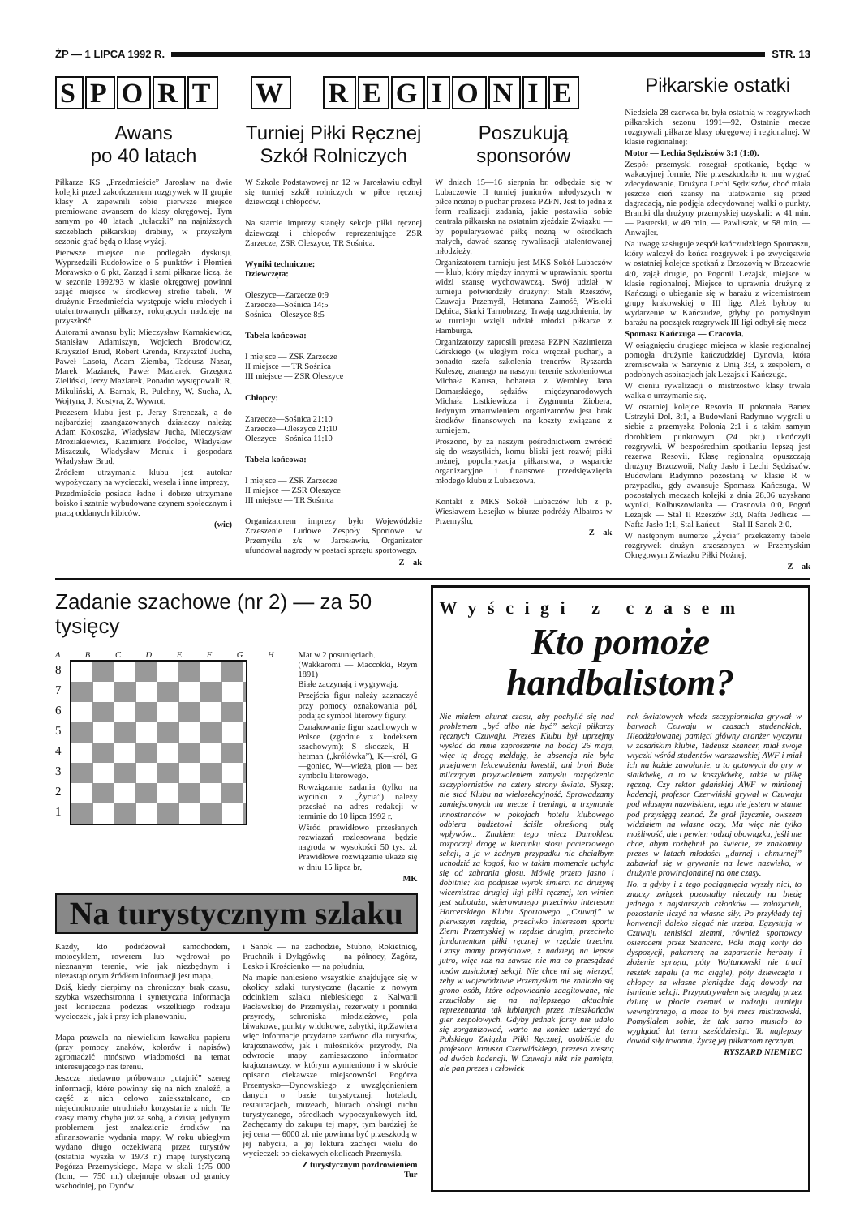ŻP — 1 LIPCA 1992 R. STR. 13
SPORT W REGIONIE
Awans
po 40 latach
Piłkarze KS „Przedmieście” Jarosław na dwie kolejki przed zakończeniem rozgrywek w II grupie klasy A zapewnili sobie pierwsze miejsce premiowane awansem do klasy okręgowej. Tym samym po 40 latach „tułaczki” na najniższych szczeblach piłkarskiej drabiny, w przyszłym sezonie grać będą o klasę wyżej.
Pierwsze miejsce nie podlegało dyskusji. Wyprzedzili Rudołowice o 5 punktów i Płomień Morawsko o 6 pkt. Zarząd i sami piłkarze liczą, że w sezonie 1992/93 w klasie okręgowej powinni zająć miejsce w środkowej strefie tabeli. W drużynie Przedmieścia występuje wielu młodych i utalentowanych piłkarzy, rokujących nadzieję na przyszłość.
Autorami awansu byli: Mieczysław Karnakiewicz, Stanisław Adamiszyn, Wojciech Brodowicz, Krzysztof Brud, Robert Grenda, Krzysztof Jucha, Paweł Lasota, Adam Ziemba, Tadeusz Nazar, Marek Maziarek, Paweł Maziarek, Grzegorz Zieliński, Jerzy Maziarek. Ponadto występowali: R. Mikuliński, A. Barnak, R. Pulchny, W. Sucha, A. Wojtyna, J. Kostyra, Z. Wywrot.
Prezesem klubu jest p. Jerzy Strenczak, a do najbardziej zaangażowanych działaczy należą: Adam Kokoszka, Władysław Jucha, Mieczysław Mroziakiewicz, Kazimierz Podolec, Władysław Miszczuk, Władysław Moruk i gospodarz Władysław Brud.
Źródłem utrzymania klubu jest autokar wypożyczany na wycieczki, wesela i inne imprezy.
Przedmieście posiada ładne i dobrze utrzymane boisko i szatnie wybudowane czynem społecznym i pracą oddanych kibiców.
(wic)
Turniej Piłki Ręcznej Szkół Rolniczych
W Szkole Podstawowej nr 12 w Jarosławiu odbył się turniej szkół rolniczych w piłce ręcznej dziewcząt i chłopców.
Na starcie imprezy stanęły sekcje piłki ręcznej dziewcząt i chłopców reprezentujące ZSR Zarzecze, ZSR Oleszyce, TR Sośnica.
Wyniki techniczne:
Dziewczęta:
Oleszyce—Zarzecze 0:9
Zarzecze—Sośnica 14:5
Sośnica—Oleszyce 8:5
Tabela końcowa:
I miejsce — ZSR Zarzecze
II miejsce — TR Sośnica
III miejsce — ZSR Oleszyce
Chłopcy:
Zarzecze—Sośnica 21:10
Zarzecze—Oleszyce 21:10
Oleszyce—Sośnica 11:10
Tabela końcowa:
I miejsce — ZSR Zarzecze
II miejsce — ZSR Oleszyce
III miejsce — TR Sośnica
Organizatorem imprezy było Wojewódzkie Zrzeszenie Ludowe Zespoły Sportowe w Przemyślu z/s w Jarosławiu. Organizator ufundował nagrody w postaci sprzętu sportowego.
Z—ak
Poszukują
sponsorów
W dniach 15—16 sierpnia br. odbędzie się w Lubaczowie II turniej juniorów młodyszych w piłce nożnej o puchar prezesa PZPN. Jest to jedna z form realizacji zadania, jakie postawiła sobie centrala piłkarska na ostatnim zjeździe Związku — by popularyzować piłkę nożną w ośrodkach małych, dawać szansę rywalizacji utalentowanej młodzieży.
Organizatorem turnieju jest MKS Sokół Lubaczów — klub, który między innymi w uprawianiu sportu widzi szansę wychowawczą. Swój udział w turnieju potwierdziły drużyny: Stali Rzeszów, Czuwaju Przemyśl, Hetmana Zamość, Wisłoki Dębica, Siarki Tarnobrzeg. Trwają uzgodnienia, by w turnieju wzięli udział młodzi piłkarze z Hamburga.
Organizatorzy zaprosili prezesa PZPN Kazimierza Górskiego (w uległym roku wręczał puchar), a ponadto szefa szkolenia trenerów Ryszarda Kuleszę, znanego na naszym terenie szkoleniowca Michała Karusa, bohatera z Wembley Jana Domarskiego, sędziów międzynarodowych Michała Listkiewicza i Zygmunta Ziobera. Jedynym zmartwieniem organizatorów jest brak środków finansowych na koszty związane z turniejem.
Proszono, by za naszym pośrednictwem zwrócić się do wszystkich, komu bliski jest rozwój piłki nożnej, popularyzacja piłkarstwa, o wsparcie organizacyjne i finansowe przedsięwzięcia młodego klubu z Lubaczowa.
Kontakt z MKS Sokół Lubaczów lub z p. Wiesławem Łesejko w biurze podróży Albatros w Przemyślu.
Z—ak
Piłkarskie ostatki
Niedziela 28 czerwca br. była ostatnią w rozgrywkach piłkarskich sezonu 1991—92. Ostatnie mecze rozgrywali piłkarze klasy okręgowej i regionalnej. W klasie regionalnej:
Motor — Lechia Sędziszów 3:1 (1:0).
Zespół przemyski rozegrał spotkanie, będąc w wakacyjnej formie. Nie przeszkodziło to mu wygrać zdecydowanie. Drużyna Lechi Sędziszów, choć miała jeszcze cień szansy na utatowanie się przed dagradacją, nie podjęła zdecydowanej walki o punkty. Bramki dla drużyny przemyskiej uzyskali: w 41 min. — Pasterski, w 49 min. — Pawliszak, w 58 min. — Anwajler.
Na uwagę zasługuje zespół kańczudzkiego Spomaszu, który walczył do końca rozgrywek i po zwycięstwie w ostatniej kolejce spotkań z Brzozovią w Brzozowie 4:0, zajął drugie, po Pogonii Leżajsk, miejsce w klasie regionalnej. Miejsce to uprawnia drużynę z Kańczugi o ubieganie się w barażu z wicemistrzem grupy krakowskiej o III ligę. Ależ byłoby to wydarzenie w Kańczudze, gdyby po pomyślnym barażu na początek rozgrywek III ligi odbył się mecz
Spomasz Kańczuga — Cracovia.
W osiągnięciu drugiego miejsca w klasie regionalnej pomogła drużynie kańczudzkiej Dynovia, która zremisowała w Sarzynie z Unią 3:3, z zespołem, o podobnych aspiracjach jak Leżajsk i Kańczuga.
W cieniu rywalizacji o mistrzostwo klasy trwała walka o urrzymanie się.
W ostatniej kolejce Resovia II pokonała Bartex Ustrzyki Dol. 3:1, a Budowlani Radymno wygrali u siebie z przemyską Polonią 2:1 i z takim samym dorobkiem punktowym (24 pkt.) ukończyli rozgrywki. W bezpośrednim spotkaniu lepszą jest rezerwa Resovii. Klasę regionalną opuszczają drużyny Brzozwoii, Nafty Jasło i Lechi Sędziszów. Budowlani Radymno pozostaną w klasie R w przypadku, gdy awansuje Spomasz Kańczuga. W pozostałych meczach kolejki z dnia 28.06 uzyskano wyniki. Kolbuszowianka — Crasnovia 0:0, Pogoń Leżajsk — Stal II Rzeszów 3:0, Nafta Jedlicze — Nafta Jasło 1:1, Stal Łańcut — Stal II Sanok 2:0.
W następnym numerze „Życia” przekażemy tabele rozgrywek drużyn zrzeszonych w Przemyskim Okręgowym Związku Piłki Nożnej.
Z—ak
Zadanie szachowe (nr 2) — za 50 tysięcy
A B C D E F G H
8 7 6 5 4 3 2 1
Mat w 2 posunięciach.
(Wakkaromi — Maccokki, Rzym 1891)
Białe zaczynają i wygrywają.
Przejścia figur należy zaznaczyć przy pomocy oznakowania pól, podając symbol literowy figury.
Oznakowanie figur szachowych w Polsce (zgodnie z kodeksem szachowym): S—skoczek, H—hetman („królówka”), K—król, G—goniec, W—wieża, pion — bez symbolu literowego.
Rowziązanie zadania (tylko na wycinku z „Życia”) należy przesłać na adres redakcji w terminie do 10 lipca 1992 r.
Wśród prawidłowo przesłanych rozwiązań rozlosowana będzie nagroda w wysokości 50 tys. zł. Prawidłowe rozwiązanie ukaże się w dniu 15 lipca br.
MK
Na turystycznym szlaku
Każdy, kto podróżował samochodem, motocyklem, rowerem lub wędrował po nieznanym terenie, wie jak niezbędnym i niezastąpionym źródłem informacji jest mapa.
Dziś, kiedy cierpimy na chroniczny brak czasu, szybka wszechstronna i syntetyczna informacja jest konieczna podczas wszelkiego rodzaju wycieczek , jak i przy ich planowaniu.
Mapa pozwala na niewielkim kawałku papieru (przy pomocy znaków, kolorów i napisów) zgromadzić mnóstwo wiadomości na temat interesującego nas terenu.
Jeszcze niedawno próbowano „utajnić” szereg informacji, które powinny się na nich znaleźć, a część z nich celowo zniekształcano, co niejednokrotnie utrudniało korzystanie z nich. Te czasy mamy chyba już za sobą, a dzisiaj jedynym problemem jest znalezienie środków na sfinansowanie wydania mapy. W roku ubiegłym wydano długo oczekiwaną przez turystów (ostatnia wyszła w 1973 r.) mapę turystyczną Pogórza Przemyskiego. Mapa w skali 1:75 000 (1cm. — 750 m.) obejmuje obszar od granicy wschodniej, po Dynów
i Sanok — na zachodzie, Stubno, Rokietnicę, Pruchnik i Dylągówkę — na północy, Zagórz, Lesko i Krościenko — na południu.
Na mapie naniesiono wszystkie znajdujące się w okolicy szlaki turystyczne (łącznie z nowym odcinkiem szlaku niebieskiego z Kalwarii Pacławskiej do Przemyśla), rezerwaty i pomniki przyrody, schroniska młodzieżowe, pola biwakowe, punkty widokowe, zabytki, itp.Zawiera więc informacje przydatne zarówno dla turystów, krajoznawców, jak i miłośników przyrody. Na odwrocie mapy zamieszczono informator krajoznawczy, w którym wymieniono i w skrócie opisano ciekawsze miejscowości Pogórza Przemysko—Dynowskiego z uwzględnieniem danych o bazie turystycznej: hotelach, restauracjach, muzeach, biurach obsługi ruchu turystycznego, ośrodkach wypoczynkowych itd. Zachęcamy do zakupu tej mapy, tym bardziej że jej cena — 6000 zł. nie powinna być przeszkodą w jej nabyciu, a jej lektura zachęci wielu do wycieczek po ciekawych okolicach Przemyśla.
Z turystycznym pozdrowieniem
Tur
W y ś c i g i z c z a s e m
Kto pomoże
handbalistom?
Nie miałem akurat czasu, aby pochylić się nad problemem „być albo nie być” sekcji piłkarzy ręcznych Czuwaju. Prezes Klubu był uprzejmy wysłać do mnie zaproszenie na bodaj 26 maja, więc tą drogą melduję, że absencja nie była przejawem lekceważenia kwestii, ani broń Boże milczącym przyzwoleniem zamysłu rozpędzenia szczypiornistów na cztery strony świata. Słyszę: nie stać Klubu na wielosekcyjność. Sprowadzamy zamiejscowych na mecze i treningi, a trzymanie innostranców w pokojach hotelu klubowego odbiera budżetowi ściśle określoną pulę wpływów... Znakiem tego miecz Damoklesa rozpoczął drogę w kierunku stosu pacierzowego sekcji, a ja w żadnym przypadku nie chciałbym uchodzić za kogoś, kto w takim momencie uchyla się od zabrania głosu. Mówię przeto jasno i dobitnie: kto podpisze wyrok śmierci na drużynę wicemistrza drugiej ligi piłki ręcznej, ten winien jest sabotażu, skierowanego przeciwko interesom Harcerskiego Klubu Sportowego „Czuwaj” w pierwszym rzędzie, przeciwko interesom sportu Ziemi Przemyskiej w rzędzie drugim, przeciwko fundamentom piłki ręcznej w rzędzie trzecim. Czasy mamy przejściowe, z nadzieją na lepsze jutro, więc raz na zawsze nie ma co przesądzać losów zasłużonej sekcji. Nie chce mi się wierzyć, żeby w województwie Przemyskim nie znalazło się grono osób, które odpowiednio zaagitowane, nie zrzuciłoby się na najlepszego aktualnie reprezentanta tak lubianych przez mieszkańców gier zespołowych. Gdyby jednak forsy nie udało się zorganizować, warto na koniec uderzyć do Polskiego Związku Piłki Ręcznej, osobiście do profesora Janusza Czerwińskiego, prezesa zresztą od dwóch kadencji. W Czuwaju nikt nie pamięta, ale pan prezes i człowiek
nek światowych władz szczypiorniaka grywał w barwach Czuwaju w czasach studenckich. Nieodżałowanej pamięci główny aranżer wyczynu w zasańskim klubie, Tadeusz Szancer, miał swoje wtyczki wśród studentów warszawskiej AWF i miał ich na każde zawołanie, a to gotowych do gry w siatkówkę, a to w koszykówkę, także w piłkę ręczną. Czy rektor gdańskiej AWF w minionej kadencji, profesor Czerwiński grywał w Czuwaju pod własnym nazwiskiem, tego nie jestem w stanie pod przysięgą zeznać. Że grał fizycznie, owszem widziałem na własne oczy. Ma więc nie tylko możliwość, ale i pewien rodzaj obowiązku, jeśli nie chce, abym rozbębnił po świecie, że znakomity prezes w latach młodości „durnej i chmurnej” zabawiał się w grywanie na lewe nazwisko, w drużynie prowincjonalnej na one czasy.
No, a gdyby i z tego pociągnięcia wyszły nici, to znaczy związek pozostałby nieczuły na biedę jednego z najstarszych członków — założycieli, pozostanie liczyć na własne siły. Po przykłady tej konwencji daleko sięgać nie trzeba. Egzystują w Czuwaju tenisiści ziemni, również sportowcy osieroceni przez Szancera. Póki mają korty do dyspozycji, pakamerę na zaparzenie herbaty i złożenie sprzętu, póty Wojtanowski nie traci resztek zapału (a ma ciągle), póty dziewczęta i chłopcy za własne pieniądze dają dowody na istnienie sekcji. Przypatrywałem się onegdaj przez dziurę w płocie czemuś w rodzaju turnieju wewnętrznego, a może to był mecz mistrzowski. Pomyślałem sobie, że tak samo musiało to wyglądać lat temu sześćdziesiąt. To najlepszy dowód siły trwania. Życzę jej piłkarzom ręcznym.
RYSZARD NIEMIEC